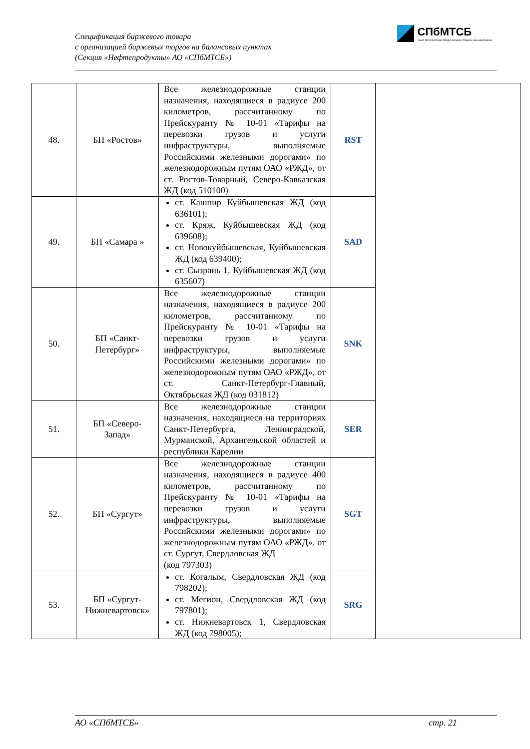Спецификация биржевого товара
с организацией биржевых торгов на балансовых пунктах
(Секция «Нефтепродукты» АО «СПбМТСБ»)
СПбМТСБ
Санкт-Петербургская Международная Товарно-сырьевая Биржа
| 48. | БП «Ростов» | Все железнодорожные станции назначения, находящиеся в радиусе 200 километров, рассчитанному по Прейскуранту № 10-01 «Тарифы на перевозки грузов и услуги инфраструктуры, выполняемые Российскими железными дорогами» по железнодорожным путям ОАО «РЖД», от ст. Ростов-Товарный, Северо-Кавказская ЖД (код 510100) | RST | |
| 49. | БП «Самара » | ст. Кашпир Куйбышевская ЖД (код 636101); ст. Кряж, Куйбышевская ЖД (код 639608); ст. Новокуйбышевская, Куйбышевская ЖД (код 639400); ст. Сызрань 1, Куйбышевская ЖД (код 635607) | SAD | |
| 50. | БП «Санкт-Петербург» | Все железнодорожные станции назначения, находящиеся в радиусе 200 километров, рассчитанному по Прейскуранту № 10-01 «Тарифы на перевозки грузов и услуги инфраструктуры, выполняемые Российскими железными дорогами» по железнодорожным путям ОАО «РЖД», от ст. Санкт-Петербург-Главный, Октябрьская ЖД (код 031812) | SNK | |
| 51. | БП «Северо-Запад» | Все железнодорожные станции назначения, находящиеся на территориях Санкт-Петербурга, Ленинградской, Мурманской, Архангельской областей и республики Карелии | SER | |
| 52. | БП «Сургут» | Все железнодорожные станции назначения, находящиеся в радиусе 400 километров, рассчитанному по Прейскуранту № 10-01 «Тарифы на перевозки грузов и услуги инфраструктуры, выполняемые Российскими железными дорогами» по железнодорожным путям ОАО «РЖД», от ст. Сургут, Свердловская ЖД (код 797303) | SGT | |
| 53. | БП «Сургут-Нижневартовск» | ст. Когалым, Свердловская ЖД (код 798202); ст. Мегион, Свердловская ЖД (код 797801); ст. Нижневартовск 1, Свердловская ЖД (код 798005); | SRG | |
АО «СПбМТСБ» стр. 21